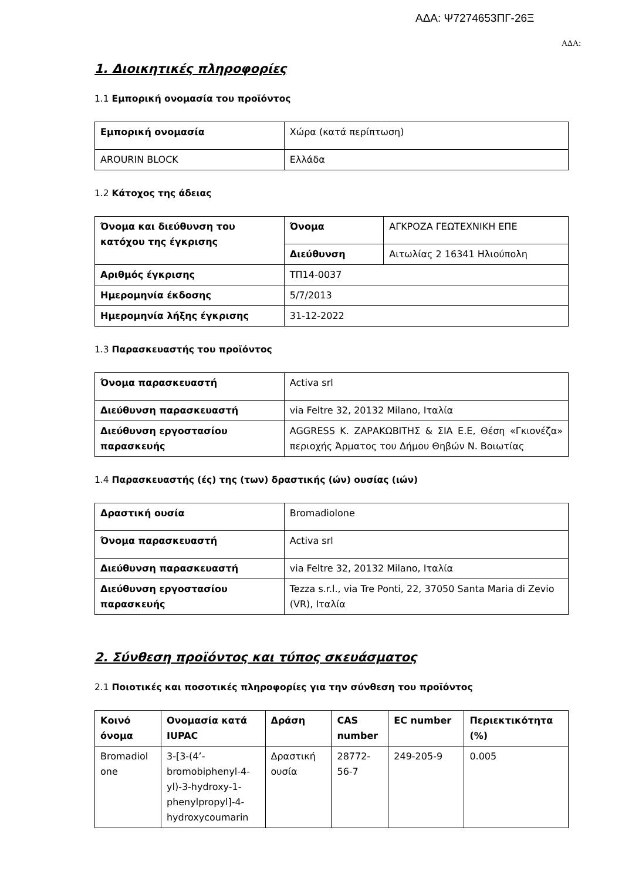ΑΔΑ: Ψ7274653ΠΓ-26Ξ
ΑΔΑ:
1. Διοικητικές πληροφορίες
1.1 Εμπορική ονομασία του προϊόντος
| Εμπορική ονομασία | Χώρα (κατά περίπτωση) |
| AROURIN BLOCK | Ελλάδα |
1.2 Κάτοχος της άδειας
| Όνομα και διεύθυνση του κατόχου της έγκρισης | Όνομα | ΑΓΚΡΟΖΑ ΓΕΩΤΕΧΝΙΚΗ ΕΠΕ |
| | Διεύθυνση | Αιτωλίας 2 16341 Ηλιούπολη |
| Αριθμός έγκρισης | ΤΠ14-0037 | |
| Ημερομηνία έκδοσης | 5/7/2013 | |
| Ημερομηνία λήξης έγκρισης | 31-12-2022 | |
1.3 Παρασκευαστής του προϊόντος
| Όνομα παρασκευαστή | Activa srl |
| Διεύθυνση παρασκευαστή | via Feltre 32, 20132 Milano, Ιταλία |
| Διεύθυνση εργοστασίου παρασκευής | AGGRESS Κ. ΖΑΡΑΚΩΒΙΤΗΣ & ΣΙΑ Ε.Ε, Θέση «Γκιονέζα» περιοχής Άρματος του Δήμου Θηβών Ν. Βοιωτίας |
1.4 Παρασκευαστής (ές) της (των) δραστικής (ών) ουσίας (ιών)
| Δραστική ουσία | Bromadiolone |
| Όνομα παρασκευαστή | Activa srl |
| Διεύθυνση παρασκευαστή | via Feltre 32, 20132 Milano, Ιταλία |
| Διεύθυνση εργοστασίου παρασκευής | Tezza s.r.l., via Tre Ponti, 22, 37050 Santa Maria di Zevio (VR), Ιταλία |
2. Σύνθεση προϊόντος και τύπος σκευάσματος
2.1 Ποιοτικές και ποσοτικές πληροφορίες για την σύνθεση του προϊόντος
| Κοινό όνομα | Ονομασία κατά IUPAC | Δράση | CAS number | EC number | Περιεκτικότητα (%) |
| --- | --- | --- | --- | --- | --- |
| Bromadiol one | 3-[3-(4’-bromobiphenyl-4-yl)-3-hydroxy-1-phenylpropyl]-4-hydroxycoumarin | Δραστική ουσία | 28772-56-7 | 249-205-9 | 0.005 |